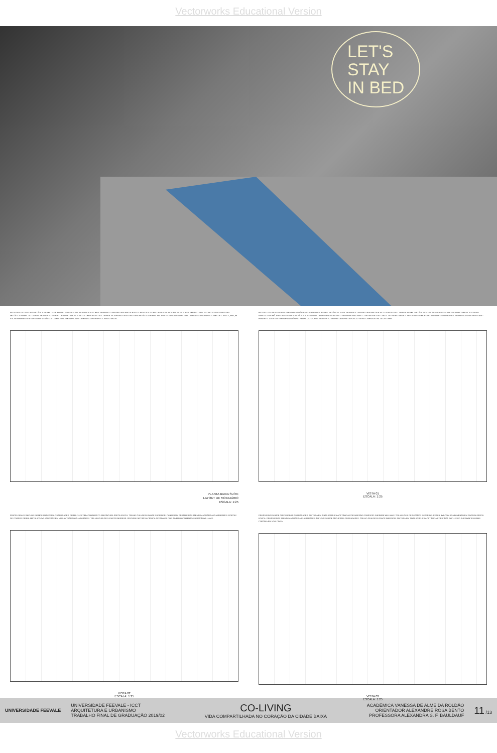Vectorworks Educational Version
LET'S
STAY
IN BED
NICHO EM ESTRUTURA METÁLICA PERFIL 2x2 E PRATELEIRAS EM TELA EXPANDIDA COM ACABAMENTO EM PINTURA PRETA FOSCA. BANCADA COM CUBA ESCULPIDA EM SILESTONE CEMENTO SPA. ESTANTE EM ESTRUTURA METÁLICA PERFIL 2x2 COM ACABAMENTO EM PINTURA PRETA FOSCA. BOX COM PORTAS DE CORRER. ROUPEIRO EM ESTRUTURA METÁLICA PERFIL 3x3. PRATELEIRA EM MDF CINZA URBAN GUARARAPES. CAMA DE CASAL 1,38x1,88. ESCRIVANINHA EM ESTRUTURA METÁLICA. CABECEIRA EM MDF CINZA URBAN GUARARAPES. CRIADO MUDO.
PLANTA BAIXA SUÍTE
LAYOUT DE MOBILIÁRIO
ESCALA: 1:25
FITA DE LED. PRATELEIRAS EM MDF ANTUÉRPIA GUARARAPES. PERFIL METÁLICO 3x3 ACABAMENTO EM PINTURA PRETA FOSCA. PORTAS DE CORRER PERFIL METÁLICO 3x3 ACABAMENTO EM PINTURA PRETA FOSCA E VIDRO REFLECTA FUMÊ. PINTURA EM TINTA ACRÍLICA ACETINADA COR INVERNO CINZENTO SHERWIN WILLIAMS. CORTINA EM VOIL CINZA. LETREIRO NEON. CABECEIRA EM MDF CINZA URBAN GUARARAPES. ARANDELA LUNA PRETA 4W - FENARTE. GAVETAS EM MDF ANTUÉRPIA. PERFIL 2x2 COM ACABAMENTO EM PINTURA PRETA FOSCA. VIDRO LAMINADO INCOLOR 10mm.
VISTA 01
ESCALA: 1:25
PRATELEIRAS E NICHOS EM MDF ANTUÉRPIA GUARARAPES. PERFIL 2x2 COM ACABAMENTO EM PINTURA PRETA FOSCA. TRILHO GUIA DESLIZANTE SUPERIOR. CABIDEIRO. PRATELEIRAS EM MDF ANTUÉRPIA GUARARAPES. PORTAS DE CORRER PERFIL METÁLICO 3x3. GAVETAS EM MDF ANTUÉRPIA GUARARAPES. TRILHO GUIA DESLIZANTE INFERIOR. PINTURA EM TINTA ACRÍLICA ACETINADA COR INVERNO CINZENTO SHERWIN WILLIAMS.
VISTA 02
ESCALA: 1:25
PRATELEIRA EM MDF CINZA URBAN GUARARAPES. PINTURA EM TINTA ACRÍLICA ACETINADA COR INVERNO CINZENTO SHERWIN WILLIAMS. TRILHO GUIA DESLIZANTE SUPERIOR. PERFIL 3x3 COM ACABAMENTO EM PINTURA PRETA FOSCA. PRATELEIRAS EM MDF ANTUÉRPIA GUARARAPES. NICHOS EM MDF ANTUÉRPIA GUARARAPES. TRILHO GUIA DESLIZANTE INFERIOR. PINTURA EM TINTA ACRÍLICA ACETINADA COR CINZA EXCLUSIVO SHERWIN WILLIAMS. CORTINA EM VOIL CINZA.
VISTA 03
ESCALA: 1:25
UNIVERSIDADE FEEVALE
UNIVERSIDADE FEEVALE - ICCT
ARQUITETURA E URBANISMO
TRABALHO FINAL DE GRADUAÇÃO 2019/02
CO-LIVING
VIDA COMPARTILHADA NO CORAÇÃO DA CIDADE BAIXA
ACADÊMICA VANESSA DE ALMEIDA ROLDÃO
ORIENTADOR ALEXANDRE ROSA BENTO
PROFESSORA ALEXANDRA S. F. BAULDAUF
11 /13
Vectorworks Educational Version